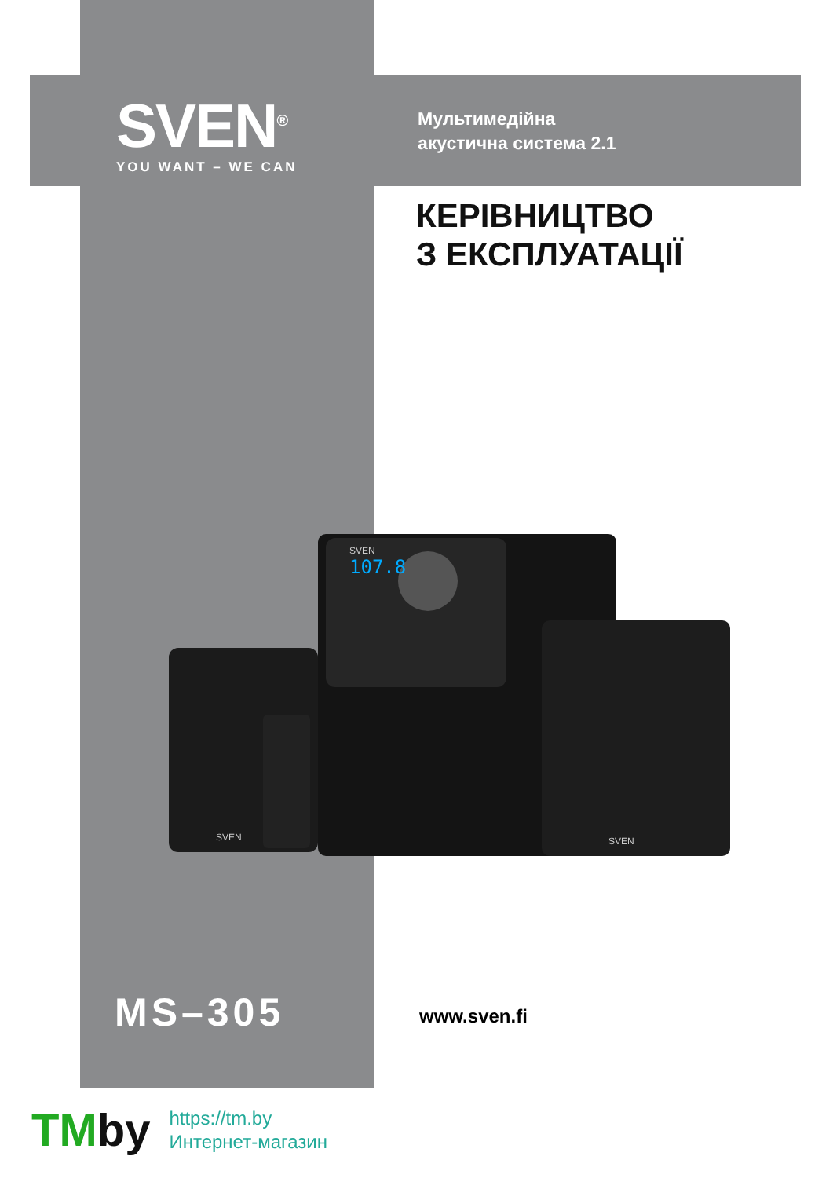SVEN<sup>®</sup>
YOU WANT – WE CAN
Мультимедійна
акустична система 2.1
КЕРІВНИЦТВО
З ЕКСПЛУАТАЦІЇ
107.8
SVEN
SVEN
SVEN
MS–305 www.sven.fi
TMby
https://tm.by
Интернет-магазин